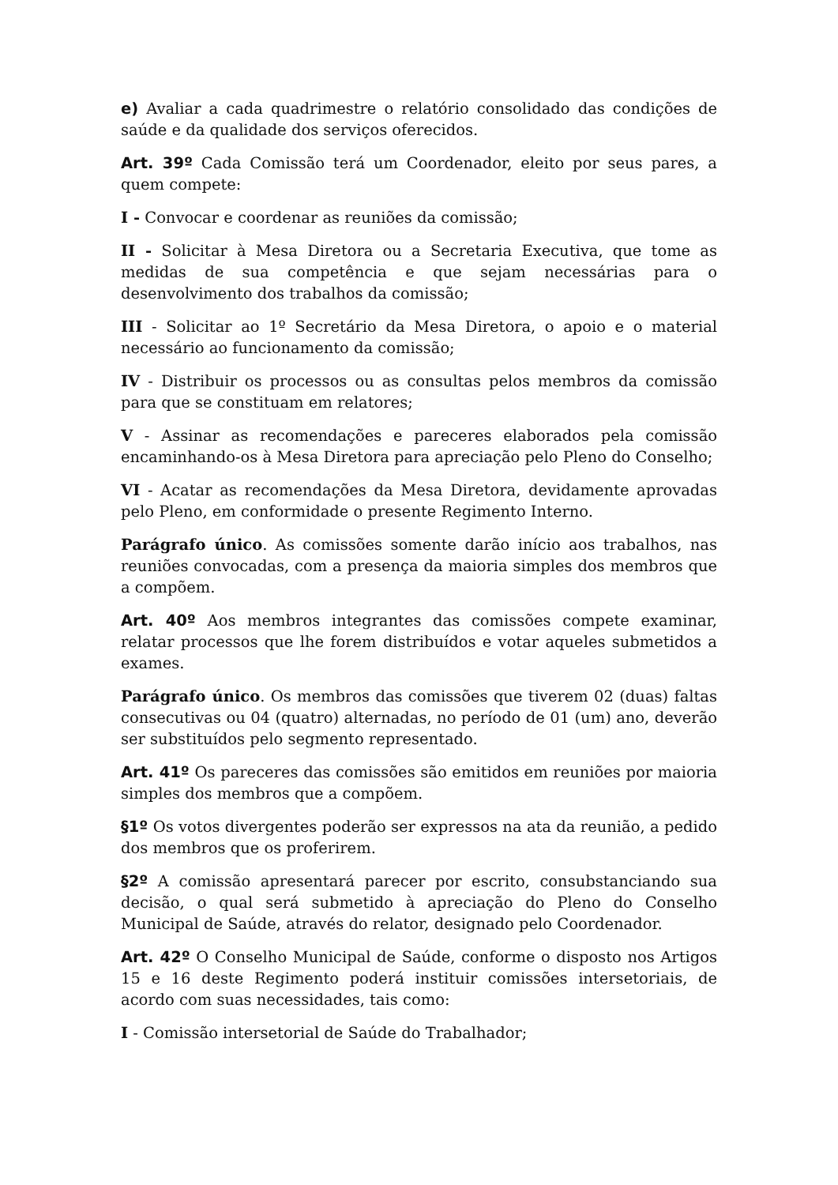e) Avaliar a cada quadrimestre o relatório consolidado das condições de saúde e da qualidade dos serviços oferecidos.
Art. 39º Cada Comissão terá um Coordenador, eleito por seus pares, a quem compete:
I - Convocar e coordenar as reuniões da comissão;
II - Solicitar à Mesa Diretora ou a Secretaria Executiva, que tome as medidas de sua competência e que sejam necessárias para o desenvolvimento dos trabalhos da comissão;
III - Solicitar ao 1º Secretário da Mesa Diretora, o apoio e o material necessário ao funcionamento da comissão;
IV - Distribuir os processos ou as consultas pelos membros da comissão para que se constituam em relatores;
V - Assinar as recomendações e pareceres elaborados pela comissão encaminhando-os à Mesa Diretora para apreciação pelo Pleno do Conselho;
VI - Acatar as recomendações da Mesa Diretora, devidamente aprovadas pelo Pleno, em conformidade o presente Regimento Interno.
Parágrafo único. As comissões somente darão início aos trabalhos, nas reuniões convocadas, com a presença da maioria simples dos membros que a compõem.
Art. 40º Aos membros integrantes das comissões compete examinar, relatar processos que lhe forem distribuídos e votar aqueles submetidos a exames.
Parágrafo único. Os membros das comissões que tiverem 02 (duas) faltas consecutivas ou 04 (quatro) alternadas, no período de 01 (um) ano, deverão ser substituídos pelo segmento representado.
Art. 41º Os pareceres das comissões são emitidos em reuniões por maioria simples dos membros que a compõem.
§1º Os votos divergentes poderão ser expressos na ata da reunião, a pedido dos membros que os proferirem.
§2º A comissão apresentará parecer por escrito, consubstanciando sua decisão, o qual será submetido à apreciação do Pleno do Conselho Municipal de Saúde, através do relator, designado pelo Coordenador.
Art. 42º O Conselho Municipal de Saúde, conforme o disposto nos Artigos 15 e 16 deste Regimento poderá instituir comissões intersetoriais, de acordo com suas necessidades, tais como:
I - Comissão intersetorial de Saúde do Trabalhador;